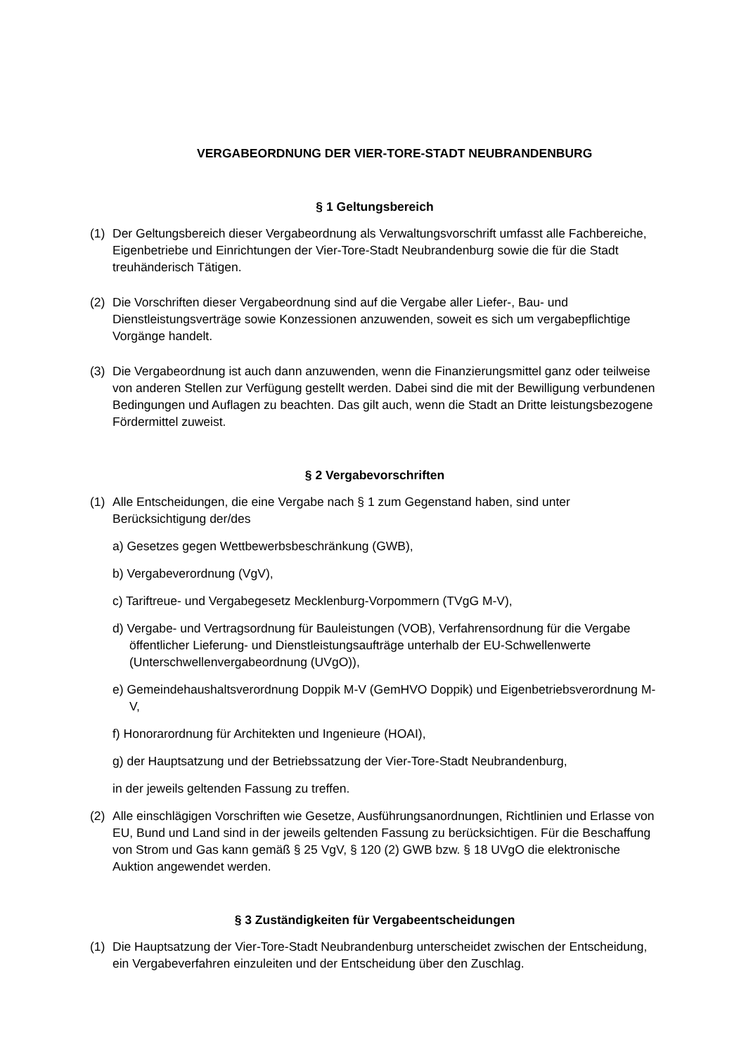VERGABEORDNUNG DER VIER-TORE-STADT NEUBRANDENBURG
§ 1 Geltungsbereich
(1) Der Geltungsbereich dieser Vergabeordnung als Verwaltungsvorschrift umfasst alle Fachbereiche, Eigenbetriebe und Einrichtungen der Vier-Tore-Stadt Neubrandenburg sowie die für die Stadt treuhänderisch Tätigen.
(2) Die Vorschriften dieser Vergabeordnung sind auf die Vergabe aller Liefer-, Bau- und Dienstleistungsverträge sowie Konzessionen anzuwenden, soweit es sich um vergabepflichtige Vorgänge handelt.
(3) Die Vergabeordnung ist auch dann anzuwenden, wenn die Finanzierungsmittel ganz oder teilweise von anderen Stellen zur Verfügung gestellt werden. Dabei sind die mit der Bewilligung verbundenen Bedingungen und Auflagen zu beachten. Das gilt auch, wenn die Stadt an Dritte leistungsbezogene Fördermittel zuweist.
§ 2 Vergabevorschriften
(1) Alle Entscheidungen, die eine Vergabe nach § 1 zum Gegenstand haben, sind unter Berücksichtigung der/des
a) Gesetzes gegen Wettbewerbsbeschränkung (GWB),
b) Vergabeverordnung (VgV),
c) Tariftreue- und Vergabegesetz Mecklenburg-Vorpommern (TVgG M-V),
d) Vergabe- und Vertragsordnung für Bauleistungen (VOB), Verfahrensordnung für die Vergabe öffentlicher Lieferung- und Dienstleistungsaufträge unterhalb der EU-Schwellenwerte (Unterschwellenvergabeordnung (UVgO)),
e) Gemeindehaushaltsverordnung Doppik M-V (GemHVO Doppik) und Eigenbetriebsverordnung M-V,
f) Honorarordnung für Architekten und Ingenieure (HOAI),
g) der Hauptsatzung und der Betriebssatzung der Vier-Tore-Stadt Neubrandenburg,
in der jeweils geltenden Fassung zu treffen.
(2) Alle einschlägigen Vorschriften wie Gesetze, Ausführungsanordnungen, Richtlinien und Erlasse von EU, Bund und Land sind in der jeweils geltenden Fassung zu berücksichtigen. Für die Beschaffung von Strom und Gas kann gemäß § 25 VgV, § 120 (2) GWB bzw. § 18 UVgO die elektronische Auktion angewendet werden.
§ 3 Zuständigkeiten für Vergabeentscheidungen
(1) Die Hauptsatzung der Vier-Tore-Stadt Neubrandenburg unterscheidet zwischen der Entscheidung, ein Vergabeverfahren einzuleiten und der Entscheidung über den Zuschlag.